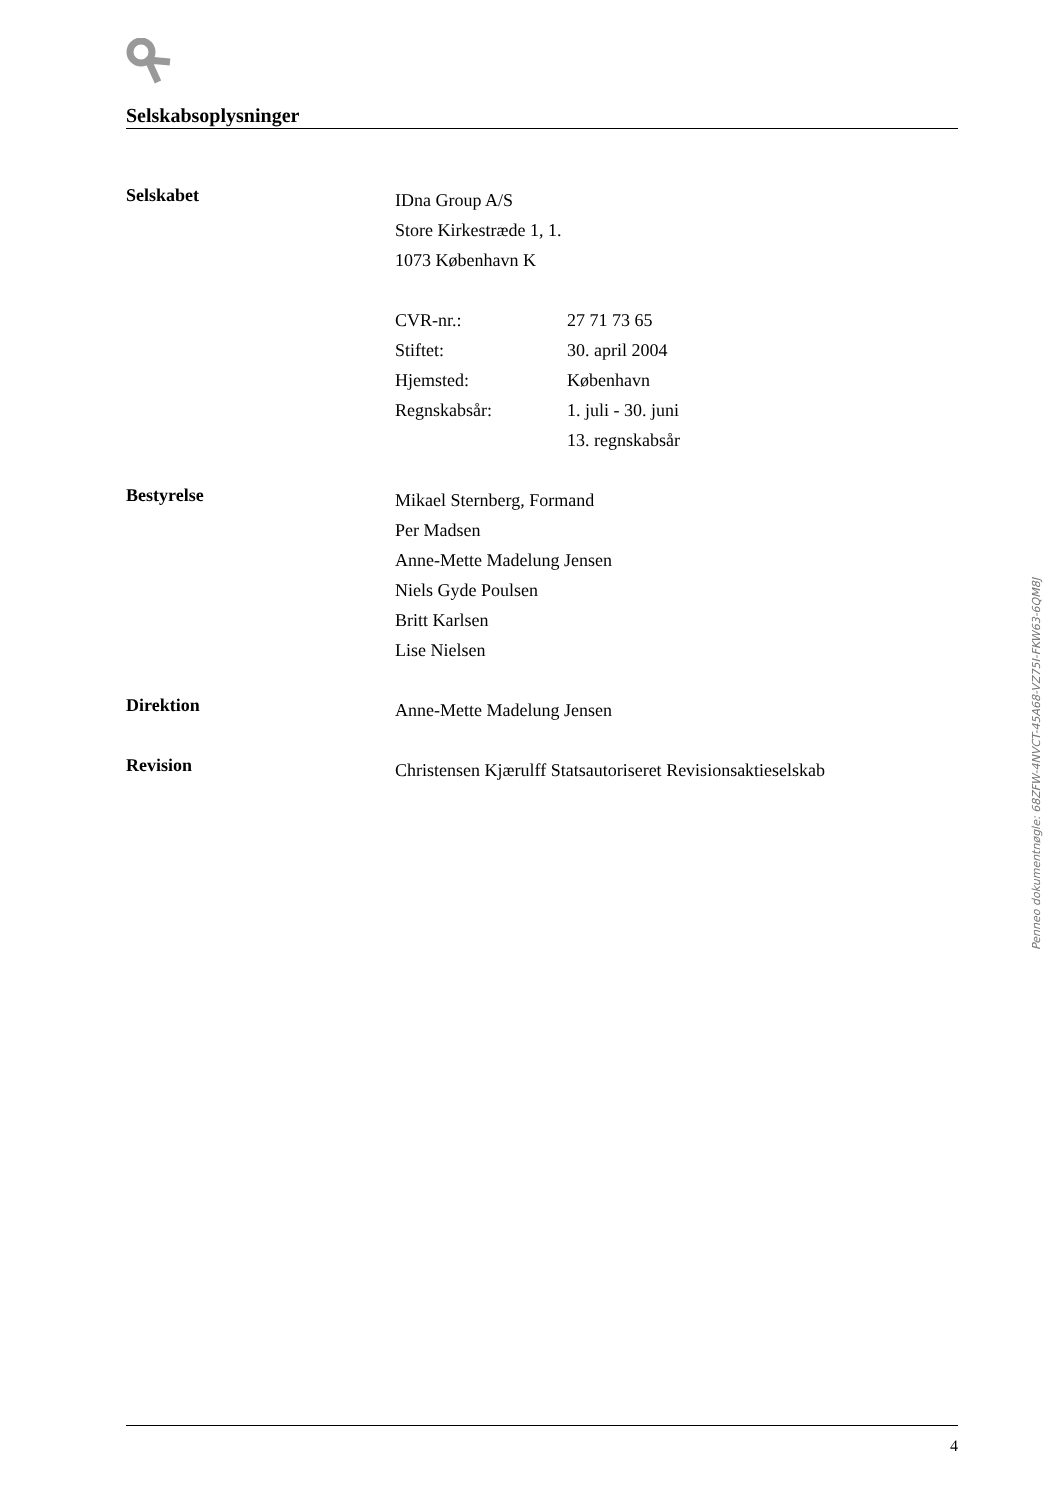Selskabsoplysninger
Selskabet
IDna Group A/S
Store Kirkestræde 1, 1.
1073 København K
CVR-nr.: 27 71 73 65
Stiftet: 30. april 2004
Hjemsted: København
Regnskabsår: 1. juli - 30. juni
13. regnskabsår
Bestyrelse
Mikael Sternberg, Formand
Per Madsen
Anne-Mette Madelung Jensen
Niels Gyde Poulsen
Britt Karlsen
Lise Nielsen
Direktion
Anne-Mette Madelung Jensen
Revision
Christensen Kjærulff Statsautoriseret Revisionsaktieselskab
4
Penneo dokumentnøgle: 68ZFW-4NVCT-45A68-VZ75I-FKW63-6QM8J